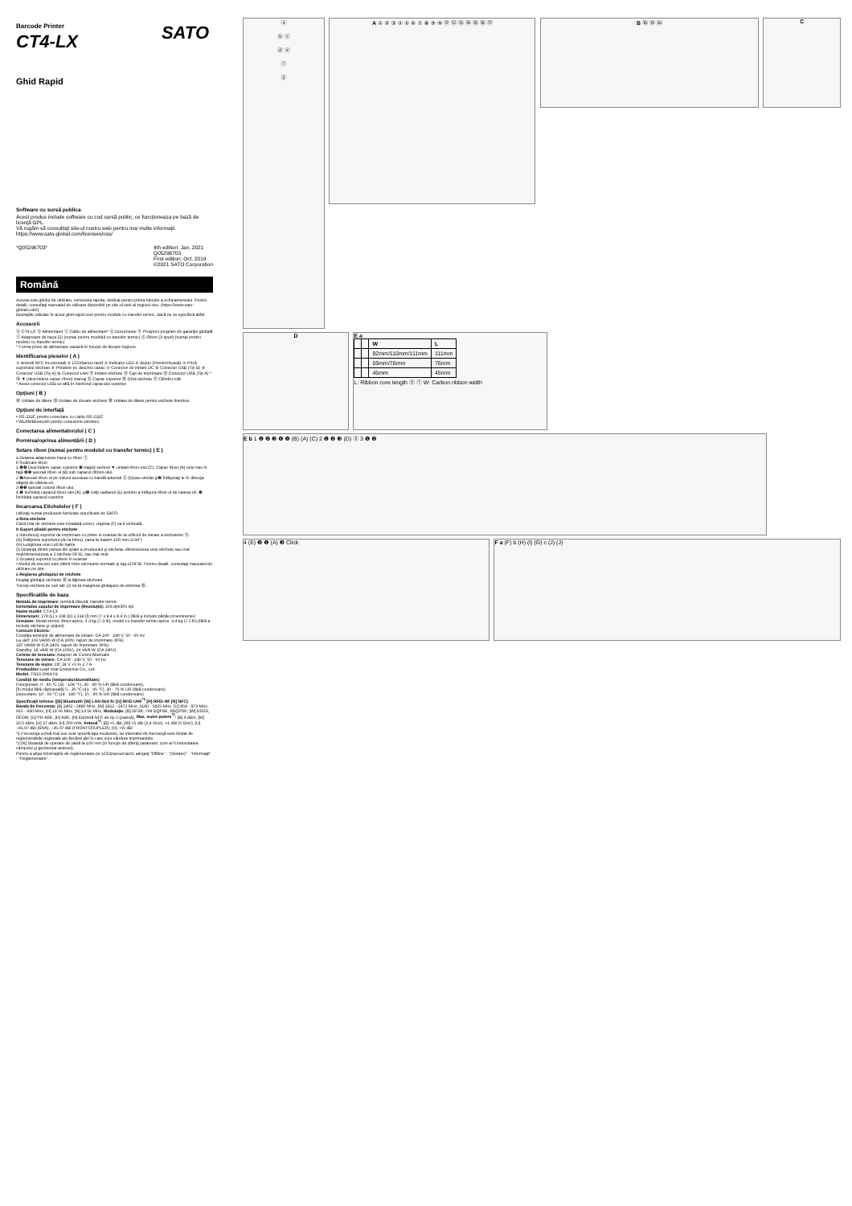SATO
Barcode Printer
CT4-LX
Ghid Rapid
Software cu sursă publica
Acest produs include software cu cod sursă public, ce funcţioneaza pe bază de licenţă GPL.
Vă rugăm să consultaţi site-ul nostru web pentru mai multe informaţii.
https://www.sato-global.com/licenses/oss/
*Q05296703* 4th edition: Jan. 2021
Q05296703
First edition: Oct. 2019
©2021 SATO Corporation
Română
Acesta este ghidul de utilizare, versiunea rapida, dedicat pentru prima folosire a echipamentului. Pentru detalii, consultaţi manualul de utilizare disponibil pe site-ul web al regiunii dvs. (https://www.sato-global.com/).
Ilustraţiile utilizate în acest ghid rapid sunt pentru modele cu transfer termic, dacă nu se specifică altfel.
Accesorii
ⓐ CT4-LX ⓑ Alimentator ⓒ Cablu de alimentare* ⓓ Documente ⓔ Prospect program de garanţie globală
ⓕ Adaptoare de baza (2) (numai pentru modelul cu transfer termic) ⓖ Ribon (3 tipuri) (numai pentru modelu cu transfer termic)
* Forma prizei de alimentare variază în funcţie de fiecare regiune.
Identificarea pieselor ( A )
① Antenă NFC încorporată ② LCD/panou tactil ③ Indicator LED ④ Buton (Pornire/Acasă) ⑤ Priză suportului etichete ⑥ Prindere pt. deschis capac ⑦ Conector de intrare DC ⑧ Conector USB (Tip B) ⑨ Conector USB (Tip A) ⑩ Conector LAN ⑪ Intrare etichete ⑫ Cap de imprimare ⑬ Conector USB (Tip A) * ⑭ ▼ (deschidere capac ribon) marcaj ⑮ Capac superior ⑯ Ghid etichete ⑰ Cilindru rolă
* Acest conector USB se află în interiorul capacului superior.
Opţiuni ( B )
⑱ Unitate de tăiere ⑲ Unitate de dozare etichete ⑳ Unitate de tăiere pentru etichete linerless
Opţiuni de interfaţă
• RS-232C pentru conectare cu cablu RS-232C
• WLAN/Bluetooth pentru conexiune wireless
Conectarea alimentatorului ( C )
Pornirea/oprirea alimentării ( D )
Setare ribon (numai pentru modelul cu transfer termic) ( E )
a Setarea adaptorului baza cu ribon ⓕ
b Încărcare ribon
1 ❶❷ Deschidere capac superior ❸ trageţi semnul ▼ unitatii ribon-ului (C). Capac ribon (A) este tras în faţă ❹❺ asezati ribon-ul (B) sub capacul ribbon-ului.
2 ❶Asezati ribon-ul pe miezul acestuia cu bandă adezivă ⓖ (D)sau similar şi❷ Înfăşuraţi-le în direcţia săgeţii de câteva ori.
3 ❶❷ asezati cotorul ribon-ului.
4 ❶ închideţi capacul ribon-ului (A), şi❷ rotiţi cadranul (E) tpentru a înfăşura ribon-ul de cateva ori. ❸ Închideţi capacul superior.
Incarcarea Etichetelor ( F )
Utilizaţi numai produsele furnizate specificate de SATO.
a Rola etichete
Când rola de etichete este instalată corect, clapeta (F) va fi verticală.
b Suport pliabil pentru etichete
1 Introduceţi suportul de imprimare cu pliere in evantai de la orificiul de intrare a etichetelor ⑪.
(G) Înălţimea suportului (de la birou): pana la maxim 100 mm (3,94")
(H) Lungimea unei coli de hartie
(I) Distanţa dintre partea din spate a produsului şi eticheta: dimensiunea unei etichete sau mai mult/dimensiunea a 2 etichete RFID, sau mai mult
2 Scoateţi suportul cu pliere în evantai
• Modul de trecere este diferit între etichetele normale şi tag-ul RFID. Pentru detalii, consultaţi manualul de utilizare pe site.
c Reglarea ghidajului de etichete
Reglaţi ghidajul etichetei ⑯ la lăţimea etichetei.
Treceţi eticheta pe sub tab (J) de la marginea ghidajului de eticheta ⑯.
Specificatiile de baza
Metoda de imprimare: termică directă, transfer termic
Densitatea capului de imprimare (Rezoluţie): 203 dpi/305 dpi
Nume model: CT4-LX
Dimensiuni: 178 (L) x 238 (D) x 214 (Î) mm (7 x 9.4 x 8.4 in.) (fără a include părţile proeminente)
Greutate: Model termic direct:aprox. 3.3 kg (7.3 lb), model cu transfer termic:aprox. 3.4 kg (7.5 lb) (fără a include etichete şi opţiuni)
Consum Electric:
Condiţia tensiunii de alimentare de intrare: CA 100 - 240 V, 50 - 60 Hz
La vârf: 155 VA/95 W (CA 100V, raport de imprimare 30%)
187 VA/88 W (CA 240V, raport de imprimare 30%)
Standby: 18 VA/8 W (CA 100V), 24 VA/8 W (CA 240V)
Cerinte de tensiune: Adaptor de Curent Alternativ
Tensiune de intrare: CA 100 - 240 V, 50 - 60 Hz
Tensiune de ieşire: DC 24 V ±5 % 2.7 A
Producător: Lead Year Enterprise Co., Ltd.
Model: TG16-0064-01
Condiţii de mediu (temperatură/umiditate):
Funcţionare: 0 - 40 °C (32 - 104 °F), 30 - 80 % UR (fără condensare),
[În modul fără căptuşeală] 5 - 35 °C (41 - 95 °F), 30 - 75 % UR (fără condensare)
Depozitare:-10 - 60 °C (14 - 140 °F), 15 - 90 % UR (fără condensare)
Specificaţii tehnice ([B] Bluetooth [W] LAN fără fir [U] RFID UHF<sup>*1</sup> [H] RFID HF [N] NFC)
Banda de frecventa: [B] 2402 - 2480 MHz, [W] 2412 - 2472 MHz, 5180 - 5825 MHz, [U] 859 - 873 MHz, 915 - 930 MHz, [H] 13.56 MHz, [N] 13.56 MHz, Modulaţie: [B] GFSK, Π/4 DQPSK, 8DQPSK, [W] DSSS, OFDM, [U] PR-ASK, [H] ASK, [N] Etichetă NFC de tip 2 (pasivă), Max. ieşire putere<sup>*2</sup>: [B] 4 dBm, [W] 20.5 dBm, [U] 27 dBm, [H] 200 mW, Antenă<sup>*2</sup>: [B] +5 dBi, [W] +5 dBi (2.4 GHz), +1 dBi (5 GHz), [U] −41.97 dBi (SRA), −35.07 dBi (FRONTCOUPLER), [H] −65 dBi
*1 Frecvenţa scrisă mai sus este specificaţia modulului, iar intervalul de frecvenţă este limitat de reglementările regionale ale fiecărei ţări în care sunt vândute imprimantele.
*2 [N] Distanţă de operare de până la 100 mm (în funcţie de diferiţi parametri, cum ar fi intensitatea câmpului şi geometria antenei).
Pentru a afişa informaţiile de reglementare pe LCD/panoul tactil, atingeţi "Offline" - "(Setare)" - "Informaţii" - "Reglementare".
ⓐ
ⓑ ⓒ
ⓓ ⓔ
ⓕ
ⓖ
A ① ② ③ ④ ⑤ ⑥ ⑦ ⑧ ⑨ ⑩ ⑪ ⑫ ⑬ ⑭ ⑮ ⑯ ⑰
B ⑱ ⑲ ⑳ C
D
E a
| | | W | L |
| --- | --- | --- | --- |
| | | 92mm/110mm/111mm | 111mm |
| | | 59mm/76mm | 76mm |
| | | 45mm | 45mm |
L: Ribbon core length ⓖ ⓕ W: Carbon ribbon width
E b 1 ❶ ❷ ❸ ❹ ❺ (B) (A) (C) 2 ❶ ❷ ❸ (D) ⓖ 3 ❶ ❷ 4 (E) ❷ ❶ (A) ❸ Click F a (F) b (H) (I) (G) c (J) (J)